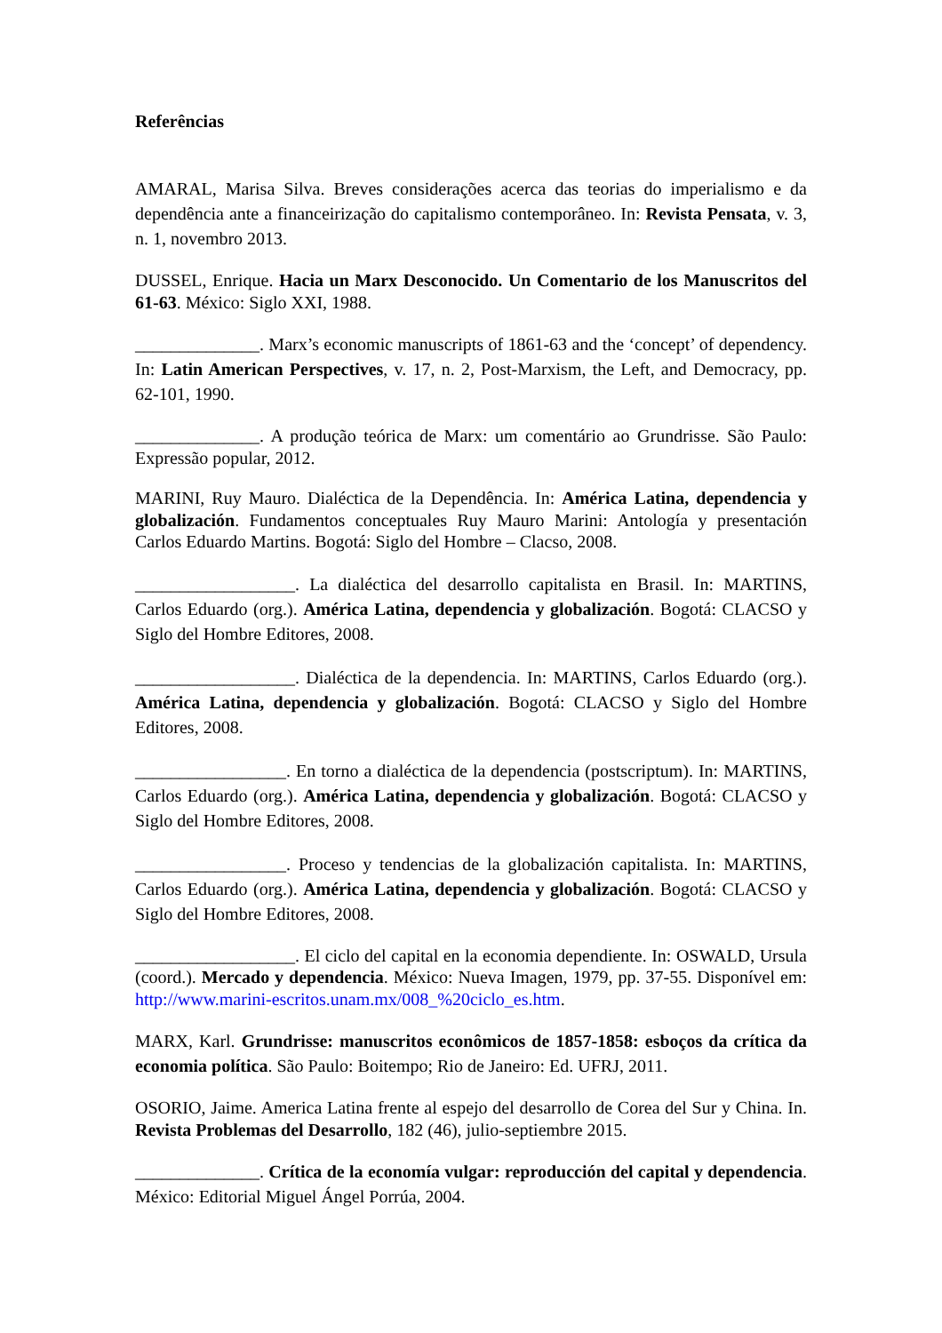Referências
AMARAL, Marisa Silva. Breves considerações acerca das teorias do imperialismo e da dependência ante a financeirização do capitalismo contemporâneo. In: Revista Pensata, v. 3, n. 1, novembro 2013.
DUSSEL, Enrique. Hacia un Marx Desconocido. Un Comentario de los Manuscritos del 61-63. México: Siglo XXI, 1988.
______________. Marx’s economic manuscripts of 1861-63 and the ‘concept’ of dependency. In: Latin American Perspectives, v. 17, n. 2, Post-Marxism, the Left, and Democracy, pp. 62-101, 1990.
______________. A produção teórica de Marx: um comentário ao Grundrisse. São Paulo: Expressão popular, 2012.
MARINI, Ruy Mauro. Dialéctica de la Dependência. In: América Latina, dependencia y globalización. Fundamentos conceptuales Ruy Mauro Marini: Antología y presentación Carlos Eduardo Martins. Bogotá: Siglo del Hombre – Clacso, 2008.
__________________. La dialéctica del desarrollo capitalista en Brasil. In: MARTINS, Carlos Eduardo (org.). América Latina, dependencia y globalización. Bogotá: CLACSO y Siglo del Hombre Editores, 2008.
__________________. Dialéctica de la dependencia. In: MARTINS, Carlos Eduardo (org.). América Latina, dependencia y globalización. Bogotá: CLACSO y Siglo del Hombre Editores, 2008.
_________________. En torno a dialéctica de la dependencia (postscriptum). In: MARTINS, Carlos Eduardo (org.). América Latina, dependencia y globalización. Bogotá: CLACSO y Siglo del Hombre Editores, 2008.
_________________. Proceso y tendencias de la globalización capitalista. In: MARTINS, Carlos Eduardo (org.). América Latina, dependencia y globalización. Bogotá: CLACSO y Siglo del Hombre Editores, 2008.
__________________. El ciclo del capital en la economia dependiente. In: OSWALD, Ursula (coord.). Mercado y dependencia. México: Nueva Imagen, 1979, pp. 37-55. Disponível em: http://www.marini-escritos.unam.mx/008_%20ciclo_es.htm.
MARX, Karl. Grundrisse: manuscritos econômicos de 1857-1858: esboços da crítica da economia política. São Paulo: Boitempo; Rio de Janeiro: Ed. UFRJ, 2011.
OSORIO, Jaime. America Latina frente al espejo del desarrollo de Corea del Sur y China. In. Revista Problemas del Desarrollo, 182 (46), julio-septiembre 2015.
______________. Crítica de la economía vulgar: reproducción del capital y dependencia. México: Editorial Miguel Ángel Porrúa, 2004.